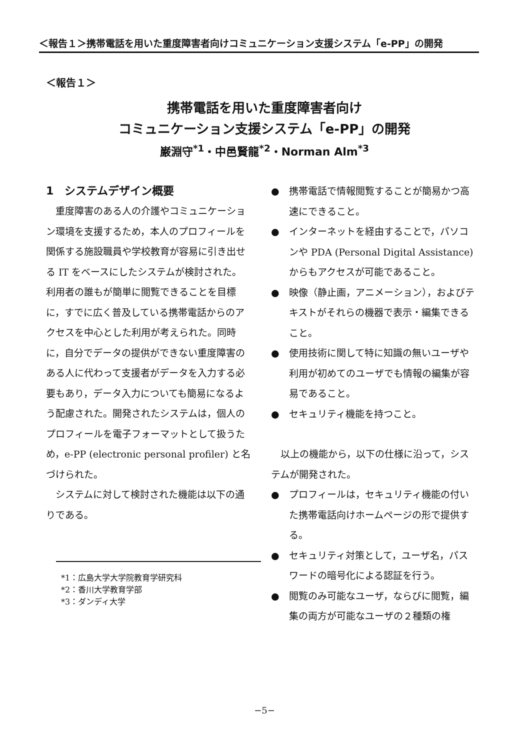＜報告１＞携帯電話を用いた重度障害者向けコミュニケーション支援システム「e-PP」の開発
＜報告１＞
携帯電話を用いた重度障害者向け
コミュニケーション支援システム「e-PP」の開発
巌淵守<sup>*1</sup>・中邑賢龍<sup>*2</sup>・Norman Alm<sup>*3</sup>
1　システムデザイン概要
　重度障害のある人の介護やコミュニケーション環境を支援するため，本人のプロフィールを関係する施設職員や学校教育が容易に引き出せる IT をベースにしたシステムが検討された。利用者の誰もが簡単に閲覧できることを目標に，すでに広く普及している携帯電話からのアクセスを中心とした利用が考えられた。同時に，自分でデータの提供ができない重度障害のある人に代わって支援者がデータを入力する必要もあり，データ入力についても簡易になるよう配慮された。開発されたシステムは，個人のプロフィールを電子フォーマットとして扱うため，e-PP (electronic personal profiler) と名づけられた。
　システムに対して検討された機能は以下の通りである。
*1：広島大学大学院教育学研究科
*2：香川大学教育学部
*3：ダンディ大学
●　携帯電話で情報閲覧することが簡易かつ高速にできること。
●　インターネットを経由することで，パソコンや PDA (Personal Digital Assistance) からもアクセスが可能であること。
●　映像（静止画，アニメーション），およびテキストがそれらの機器で表示・編集できること。
●　使用技術に関して特に知識の無いユーザや利用が初めてのユーザでも情報の編集が容易であること。
●　セキュリティ機能を持つこと。
　以上の機能から，以下の仕様に沿って，システムが開発された。
●　プロフィールは，セキュリティ機能の付いた携帯電話向けホームページの形で提供する。
●　セキュリティ対策として，ユーザ名，パスワードの暗号化による認証を行う。
●　閲覧のみ可能なユーザ，ならびに閲覧，編集の両方が可能なユーザの２種類の権
−5−